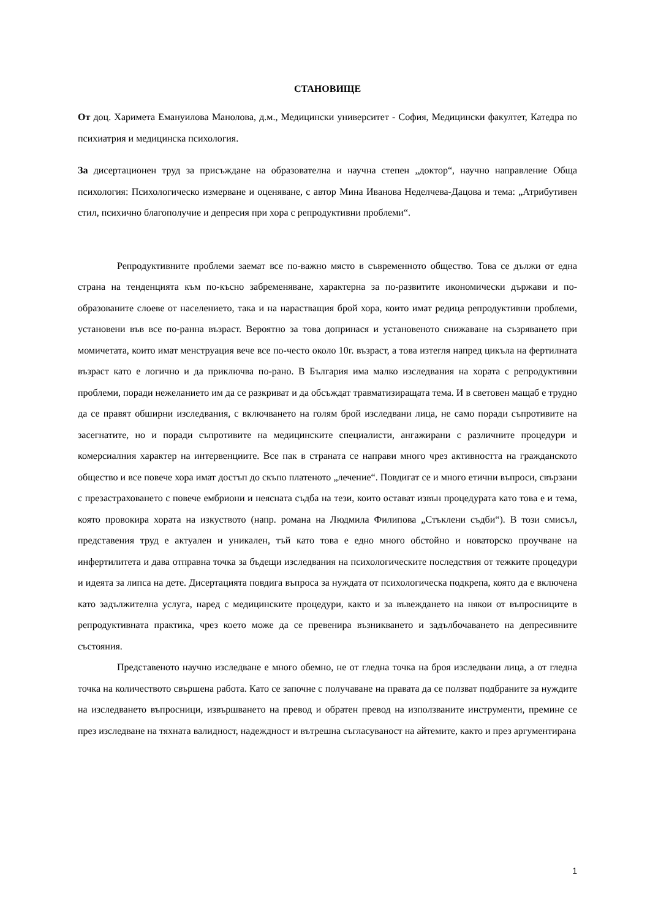СТАНОВИЩЕ
От доц. Харимета Емануилова Манолова, д.м., Медицински университет - София, Медицински факултет, Катедра по психиатрия и медицинска психология.
За дисертационен труд за присъждане на образователна и научна степен „доктор“, научно направление Обща психология: Психологическо измерване и оценяване, с автор Мина Иванова Неделчева-Дацова и тема: „Атрибутивен стил, психично благополучие и депресия при хора с репродуктивни проблеми“.
Репродуктивните проблеми заемат все по-важно място в съвременното общество. Това се дължи от една страна на тенденцията към по-късно забременяване, характерна за по-развитите икономически държави и по-образованите слоеве от населението, така и на нарастващия брой хора, които имат редица репродуктивни проблеми, установени във все по-ранна възраст. Вероятно за това допринася и установеното снижаване на съзряването при момичетата, които имат менструация вече все по-често около 10г. възраст, а това изтегля напред цикъла на фертилната възраст като е логично и да приключва по-рано. В България има малко изследвания на хората с репродуктивни проблеми, поради нежеланието им да се разкриват и да обсъждат травматизиращата тема. И в световен мащаб е трудно да се правят обширни изследвания, с включването на голям брой изследвани лица, не само поради съпротивите на засегнатите, но и поради съпротивите на медицинските специалисти, ангажирани с различните процедури и комерсиалния характер на интервенциите. Все пак в страната се направи много чрез активността на гражданското общество и все повече хора имат достъп до скъпо платеното „лечение“. Повдигат се и много етични въпроси, свързани с презастраховането с повече ембриони и неясната съдба на тези, които остават извън процедурата като това е и тема, която провокира хората на изкуството (напр. романа на Людмила Филипова „Стъклени съдби“). В този смисъл, представения труд е актуален и уникален, тъй като това е едно много обстойно и новаторско проучване на инфертилитета и дава отправна точка за бъдещи изследвания на психологическите последствия от тежките процедури и идеята за липса на дете. Дисертацията повдига въпроса за нуждата от психологическа подкрепа, която да е включена като задължителна услуга, наред с медицинските процедури, както и за въвеждането на някои от въпросниците в репродуктивната практика, чрез което може да се превенира възникването и задълбочаването на депресивните състояния.
Представеното научно изследване е много обемно, не от гледна точка на броя изследвани лица, а от гледна точка на количеството свършена работа. Като се започне с получаване на правата да се ползват подбраните за нуждите на изследването въпросници, извършването на превод и обратен превод на използваните инструменти, премине се през изследване на тяхната валидност, надеждност и вътрешна съгласуваност на айтемите, както и през аргументирана
1